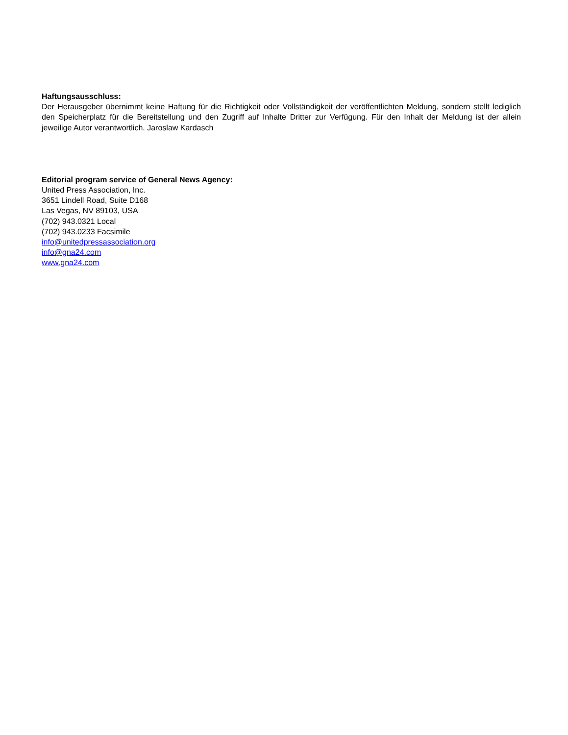Haftungsausschluss:
Der Herausgeber übernimmt keine Haftung für die Richtigkeit oder Vollständigkeit der veröffentlichten Meldung, sondern stellt lediglich den Speicherplatz für die Bereitstellung und den Zugriff auf Inhalte Dritter zur Verfügung. Für den Inhalt der Meldung ist der allein jeweilige Autor verantwortlich. Jaroslaw Kardasch
Editorial program service of General News Agency:
United Press Association, Inc.
3651 Lindell Road, Suite D168
Las Vegas, NV 89103, USA
(702) 943.0321 Local
(702) 943.0233 Facsimile
info@unitedpressassociation.org
info@gna24.com
www.gna24.com